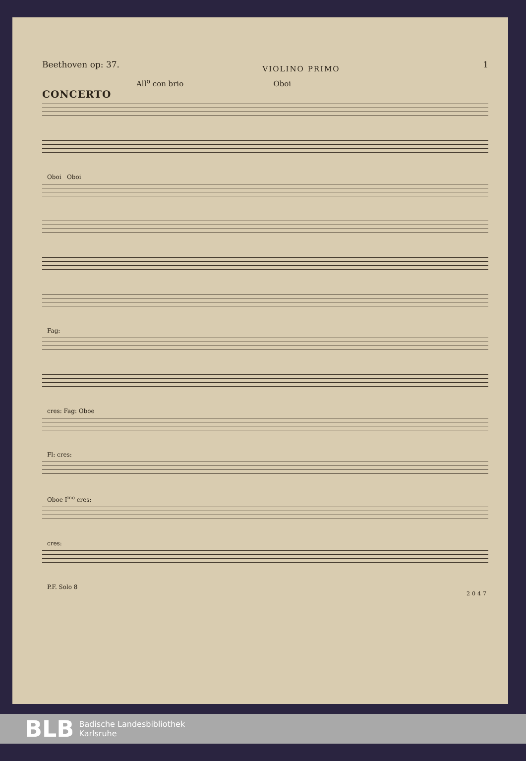Beethoven op: 37. VIOLINO PRIMO 1
All<sup>o</sup> con brio Oboi
CONCERTO
Oboi Oboi
Fag:
cres: Fag: Oboe
Fl: cres:
Oboe I<sup>mo</sup> cres:
cres:
P.F. Solo 8
2047
BLB
Badische Landesbibliothek
Karlsruhe